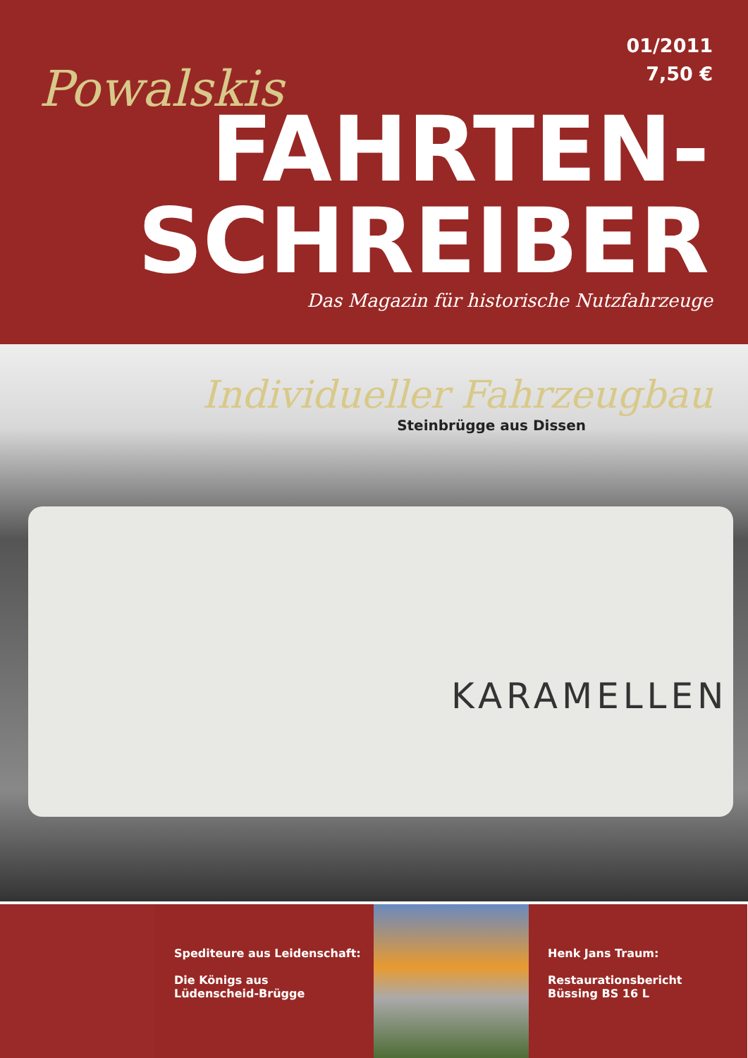01/2011
7,50 €
Powalskis
FAHRTEN-
SCHREIBER
Das Magazin für historische Nutzfahrzeuge
Individueller Fahrzeugbau
Steinbrügge aus Dissen
KARAMELLEN
Spediteure aus Leidenschaft:
Die Königs aus
Lüdenscheid-Brügge
Henk Jans Traum:
Restaurationsbericht
Büssing BS 16 L